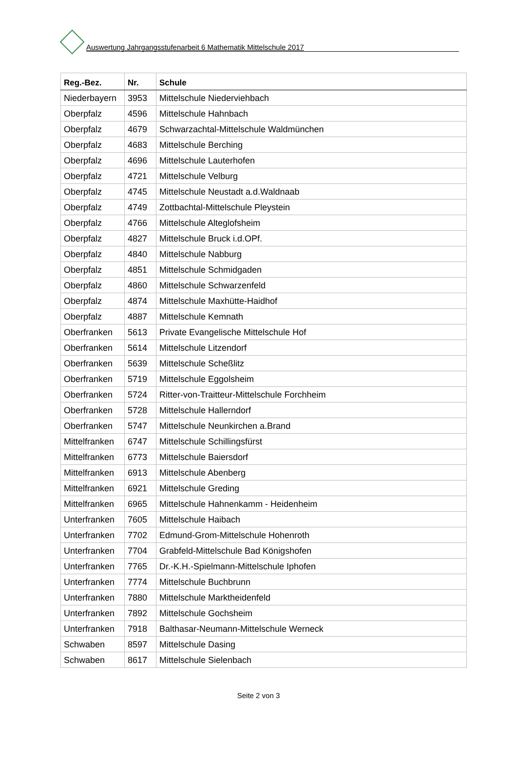Auswertung Jahrgangsstufenarbeit 6 Mathematik Mittelschule 2017
| Reg.-Bez. | Nr. | Schule |
| --- | --- | --- |
| Niederbayern | 3953 | Mittelschule Niederviehbach |
| Oberpfalz | 4596 | Mittelschule Hahnbach |
| Oberpfalz | 4679 | Schwarzachtal-Mittelschule Waldmünchen |
| Oberpfalz | 4683 | Mittelschule Berching |
| Oberpfalz | 4696 | Mittelschule Lauterhofen |
| Oberpfalz | 4721 | Mittelschule Velburg |
| Oberpfalz | 4745 | Mittelschule Neustadt a.d.Waldnaab |
| Oberpfalz | 4749 | Zottbachtal-Mittelschule Pleystein |
| Oberpfalz | 4766 | Mittelschule Alteglofsheim |
| Oberpfalz | 4827 | Mittelschule Bruck i.d.OPf. |
| Oberpfalz | 4840 | Mittelschule Nabburg |
| Oberpfalz | 4851 | Mittelschule Schmidgaden |
| Oberpfalz | 4860 | Mittelschule Schwarzenfeld |
| Oberpfalz | 4874 | Mittelschule Maxhütte-Haidhof |
| Oberpfalz | 4887 | Mittelschule Kemnath |
| Oberfranken | 5613 | Private Evangelische Mittelschule Hof |
| Oberfranken | 5614 | Mittelschule Litzendorf |
| Oberfranken | 5639 | Mittelschule Scheßlitz |
| Oberfranken | 5719 | Mittelschule Eggolsheim |
| Oberfranken | 5724 | Ritter-von-Traitteur-Mittelschule Forchheim |
| Oberfranken | 5728 | Mittelschule Hallerndorf |
| Oberfranken | 5747 | Mittelschule Neunkirchen a.Brand |
| Mittelfranken | 6747 | Mittelschule Schillingsfürst |
| Mittelfranken | 6773 | Mittelschule Baiersdorf |
| Mittelfranken | 6913 | Mittelschule Abenberg |
| Mittelfranken | 6921 | Mittelschule Greding |
| Mittelfranken | 6965 | Mittelschule Hahnenkamm - Heidenheim |
| Unterfranken | 7605 | Mittelschule Haibach |
| Unterfranken | 7702 | Edmund-Grom-Mittelschule Hohenroth |
| Unterfranken | 7704 | Grabfeld-Mittelschule Bad Königshofen |
| Unterfranken | 7765 | Dr.-K.H.-Spielmann-Mittelschule Iphofen |
| Unterfranken | 7774 | Mittelschule Buchbrunn |
| Unterfranken | 7880 | Mittelschule Marktheidenfeld |
| Unterfranken | 7892 | Mittelschule Gochsheim |
| Unterfranken | 7918 | Balthasar-Neumann-Mittelschule Werneck |
| Schwaben | 8597 | Mittelschule Dasing |
| Schwaben | 8617 | Mittelschule Sielenbach |
Seite 2 von 3